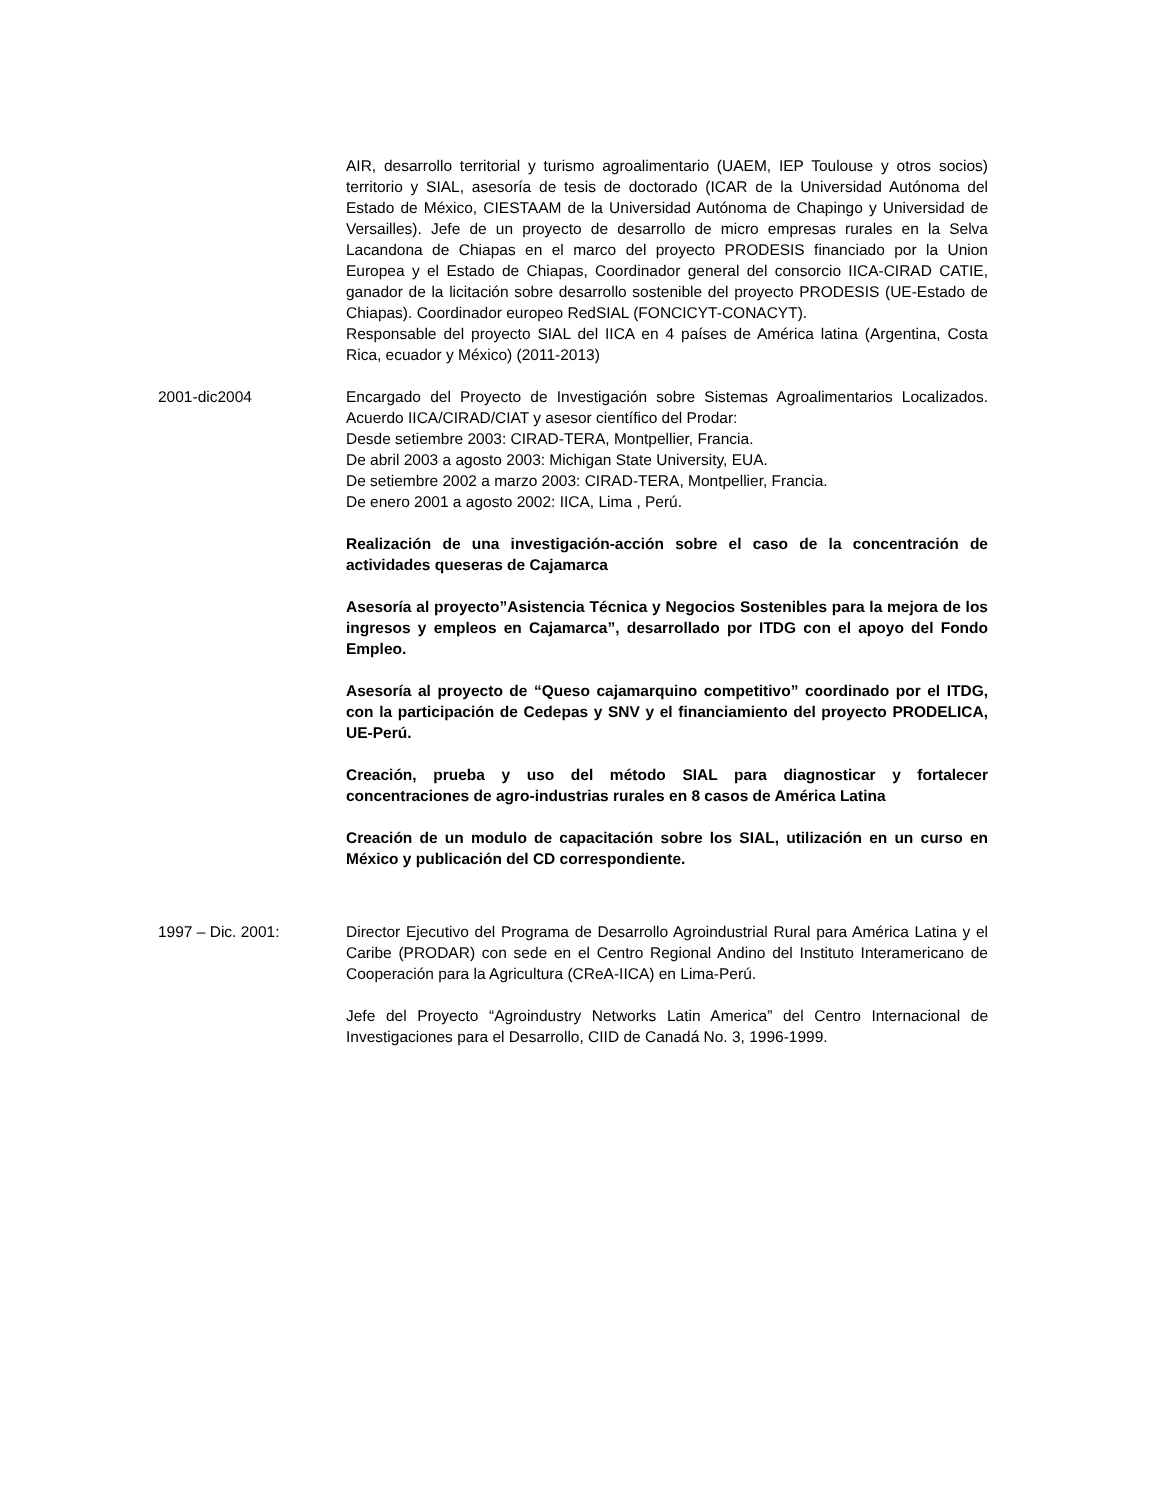AIR, desarrollo territorial y turismo agroalimentario (UAEM, IEP Toulouse y otros socios) territorio y SIAL, asesoría de tesis de doctorado (ICAR de la Universidad Autónoma del Estado de México, CIESTAAM de la Universidad Autónoma de Chapingo y Universidad de Versailles). Jefe de un proyecto de desarrollo de micro empresas rurales en la Selva Lacandona de Chiapas en el marco del proyecto PRODESIS financiado por la Union Europea y el Estado de Chiapas, Coordinador general del consorcio IICA-CIRAD CATIE, ganador de la licitación sobre desarrollo sostenible del proyecto PRODESIS (UE-Estado de Chiapas). Coordinador europeo RedSIAL (FONCICYT-CONACYT).
Responsable del proyecto SIAL del IICA en 4 países de América latina (Argentina, Costa Rica, ecuador y México) (2011-2013)
2001-dic2004 Encargado del Proyecto de Investigación sobre Sistemas Agroalimentarios Localizados. Acuerdo IICA/CIRAD/CIAT y asesor científico del Prodar:
Desde setiembre 2003: CIRAD-TERA, Montpellier, Francia.
De abril 2003 a agosto 2003: Michigan State University, EUA.
De setiembre 2002 a marzo 2003: CIRAD-TERA, Montpellier, Francia.
De enero 2001 a agosto 2002: IICA, Lima , Perú.
Realización de una investigación-acción sobre el caso de la concentración de actividades queseras de Cajamarca
Asesoría al proyecto”Asistencia Técnica y Negocios Sostenibles para la mejora de los ingresos y empleos en Cajamarca”, desarrollado por ITDG con el apoyo del Fondo Empleo.
Asesoría al proyecto de “Queso cajamarquino competitivo” coordinado por el ITDG, con la participación de Cedepas y SNV y el financiamiento del proyecto PRODELICA, UE-Perú.
Creación, prueba y uso del método SIAL para diagnosticar y fortalecer concentraciones de agro-industrias rurales en 8 casos de América Latina
Creación de un modulo de capacitación sobre los SIAL, utilización en un curso en México y publicación del CD correspondiente.
1997 – Dic. 2001: Director Ejecutivo del Programa de Desarrollo Agroindustrial Rural para América Latina y el Caribe (PRODAR) con sede en el Centro Regional Andino del Instituto Interamericano de Cooperación para la Agricultura (CReA-IICA) en Lima-Perú.
Jefe del Proyecto “Agroindustry Networks Latin America” del Centro Internacional de Investigaciones para el Desarrollo, CIID de Canadá No. 3, 1996-1999.